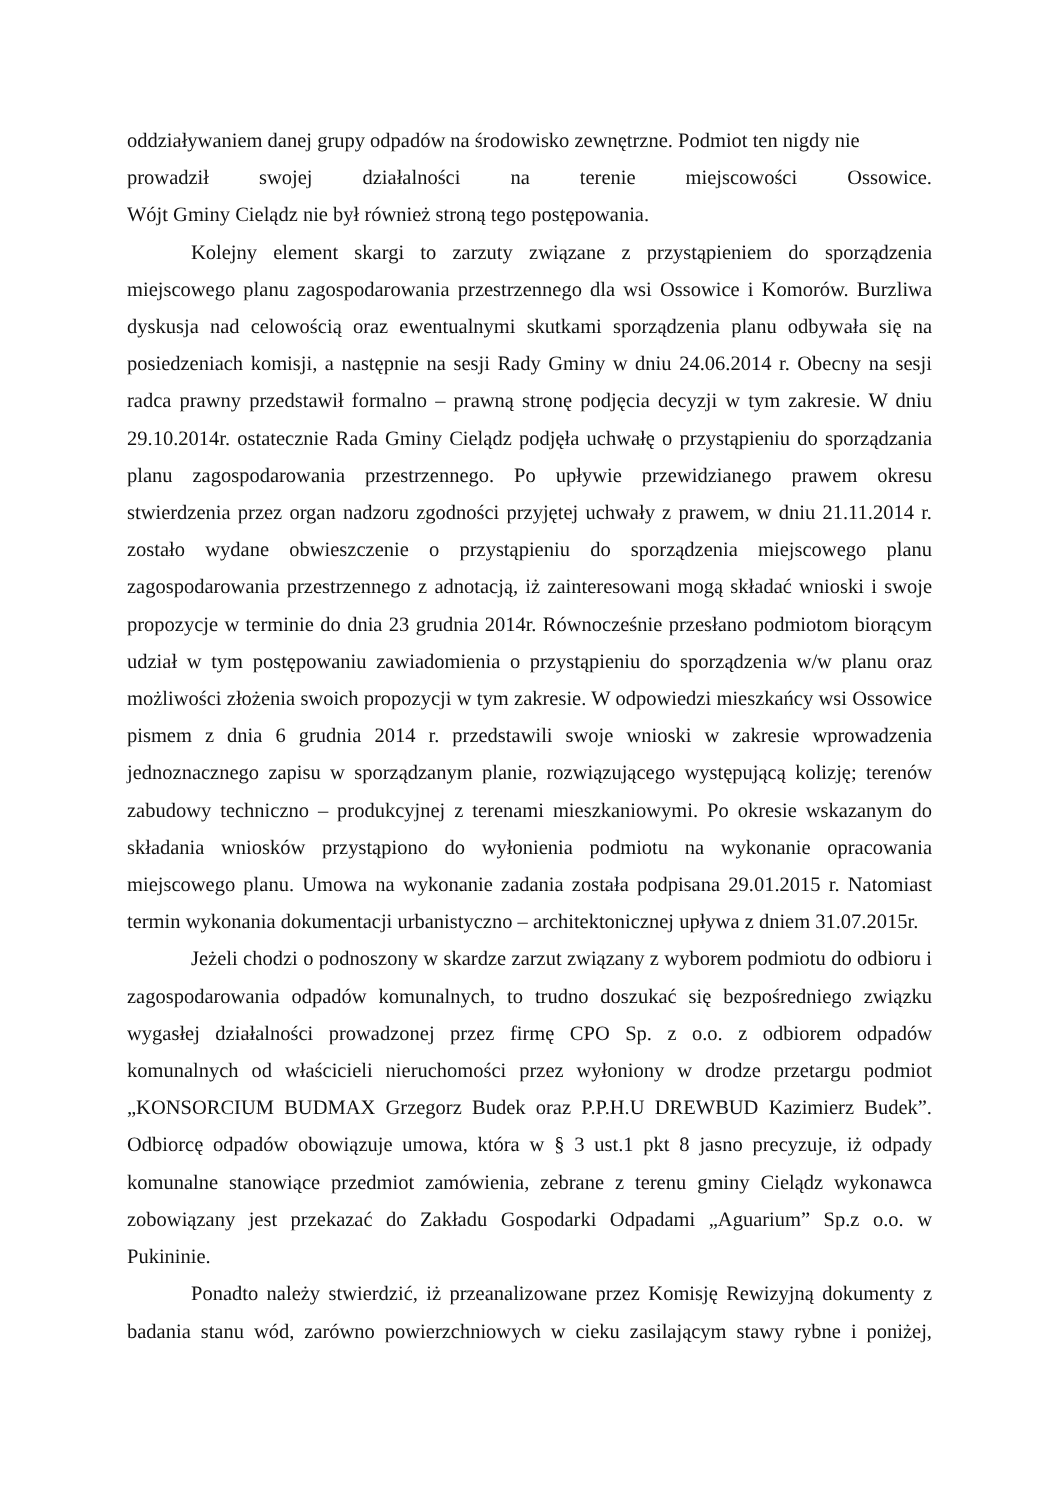oddziaływaniem danej grupy odpadów na środowisko zewnętrzne. Podmiot ten nigdy nie
prowadził swojej działalności na terenie miejscowości Ossowice.
Wójt Gminy Cielądz nie był również stroną tego postępowania.
Kolejny element skargi to zarzuty związane z przystąpieniem do sporządzenia miejscowego planu zagospodarowania przestrzennego dla wsi Ossowice i Komorów. Burzliwa dyskusja nad celowością oraz ewentualnymi skutkami sporządzenia planu odbywała się na posiedzeniach komisji, a następnie na sesji Rady Gminy w dniu 24.06.2014 r. Obecny na sesji radca prawny przedstawił formalno – prawną stronę podjęcia decyzji w tym zakresie. W dniu 29.10.2014r. ostatecznie Rada Gminy Cielądz podjęła uchwałę o przystąpieniu do sporządzania planu zagospodarowania przestrzennego. Po upływie przewidzianego prawem okresu stwierdzenia przez organ nadzoru zgodności przyjętej uchwały z prawem, w dniu 21.11.2014 r. zostało wydane obwieszczenie o przystąpieniu do sporządzenia miejscowego planu zagospodarowania przestrzennego z adnotacją, iż zainteresowani mogą składać wnioski i swoje propozycje w terminie do dnia 23 grudnia 2014r. Równocześnie przesłano podmiotom biorącym udział w tym postępowaniu zawiadomienia o przystąpieniu do sporządzenia w/w planu oraz możliwości złożenia swoich propozycji w tym zakresie. W odpowiedzi mieszkańcy wsi Ossowice pismem z dnia 6 grudnia 2014 r. przedstawili swoje wnioski w zakresie wprowadzenia jednoznacznego zapisu w sporządzanym planie, rozwiązującego występującą kolizję; terenów zabudowy techniczno – produkcyjnej z terenami mieszkaniowymi. Po okresie wskazanym do składania wniosków przystąpiono do wyłonienia podmiotu na wykonanie opracowania miejscowego planu. Umowa na wykonanie zadania została podpisana 29.01.2015 r. Natomiast termin wykonania dokumentacji urbanistyczno – architektonicznej upływa z dniem 31.07.2015r.
Jeżeli chodzi o podnoszony w skardze zarzut związany z wyborem podmiotu do odbioru i zagospodarowania odpadów komunalnych, to trudno doszukać się bezpośredniego związku wygasłej działalności prowadzonej przez firmę CPO Sp. z o.o. z odbiorem odpadów komunalnych od właścicieli nieruchomości przez wyłoniony w drodze przetargu podmiot „KONSORCIUM BUDMAX Grzegorz Budek oraz P.P.H.U DREWBUD Kazimierz Budek”. Odbiorcę odpadów obowiązuje umowa, która w § 3 ust.1 pkt 8 jasno precyzuje, iż odpady komunalne stanowiące przedmiot zamówienia, zebrane z terenu gminy Cielądz wykonawca zobowiązany jest przekazać do Zakładu Gospodarki Odpadami „Aguarium” Sp.z o.o. w Pukininie.
Ponadto należy stwierdzić, iż przeanalizowane przez Komisję Rewizyjną dokumenty z badania stanu wód, zarówno powierzchniowych w cieku zasilającym stawy rybne i poniżej,